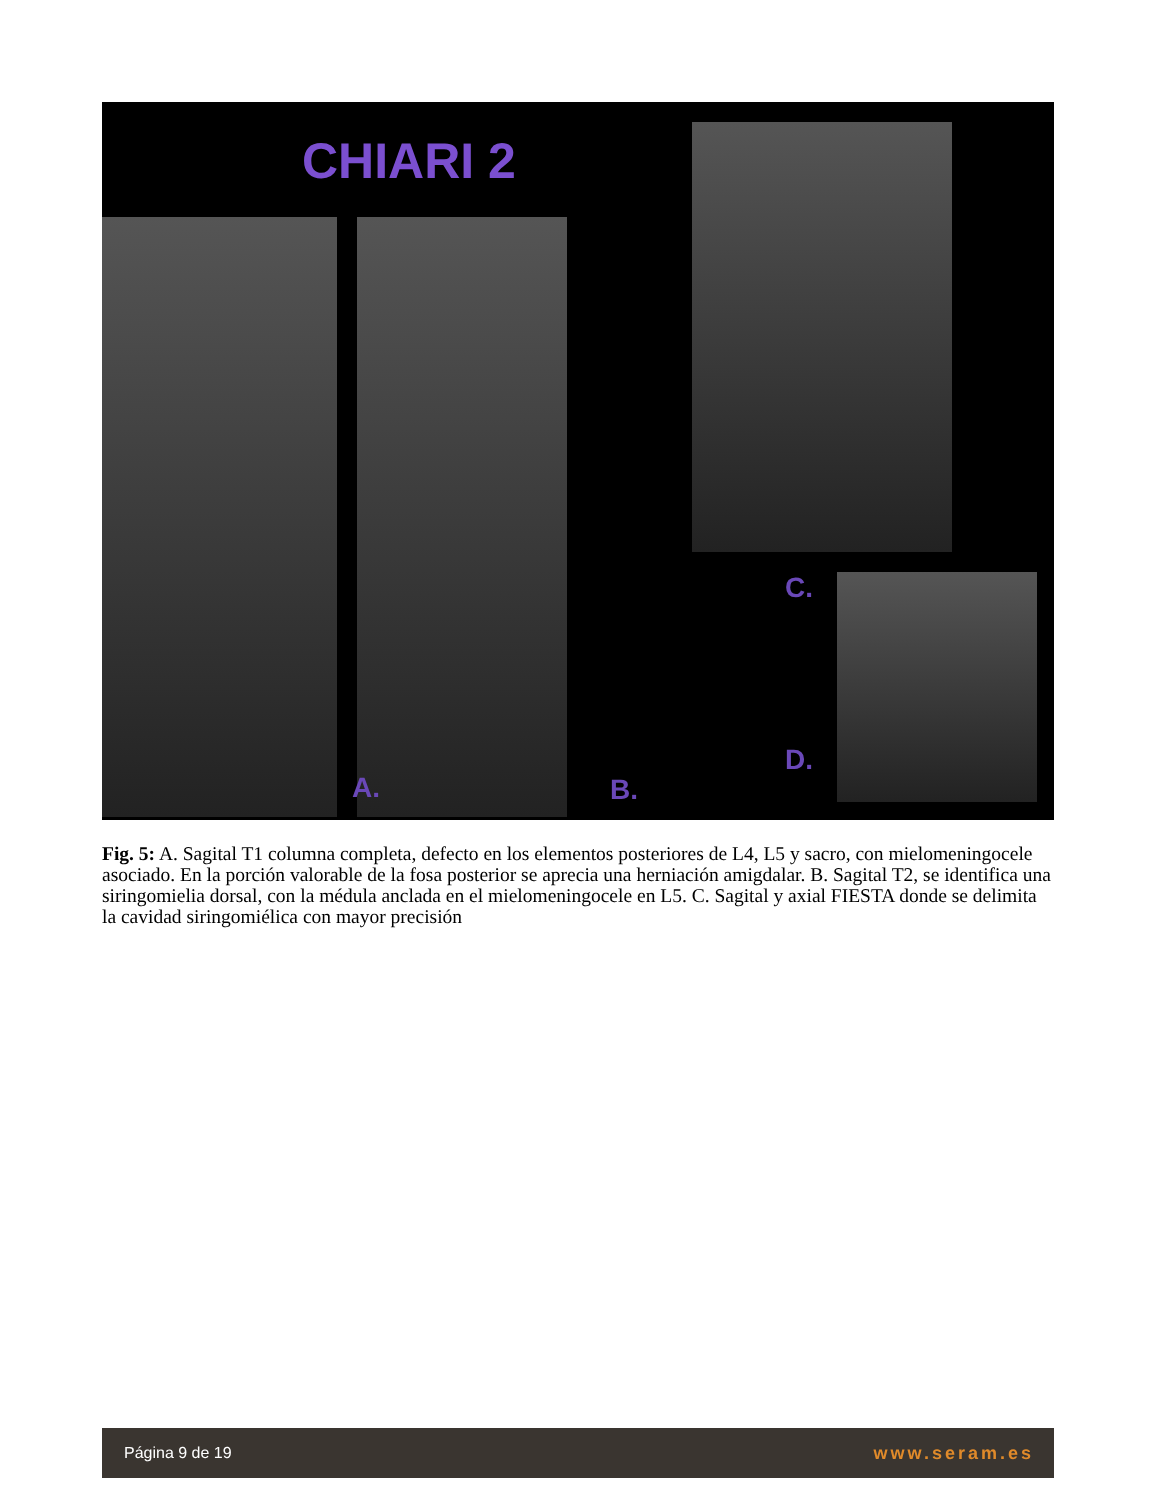CHIARI 2
A. B.
C.
D.
Fig. 5: A. Sagital T1 columna completa, defecto en los elementos posteriores de L4, L5 y sacro, con mielomeningocele asociado. En la porción valorable de la fosa posterior se aprecia una herniación amigdalar. B. Sagital T2, se identifica una siringomielia dorsal, con la médula anclada en el mielomeningocele en L5. C. Sagital y axial FIESTA donde se delimita la cavidad siringomiélica con mayor precisión
Página 9 de 19 www.seram.es